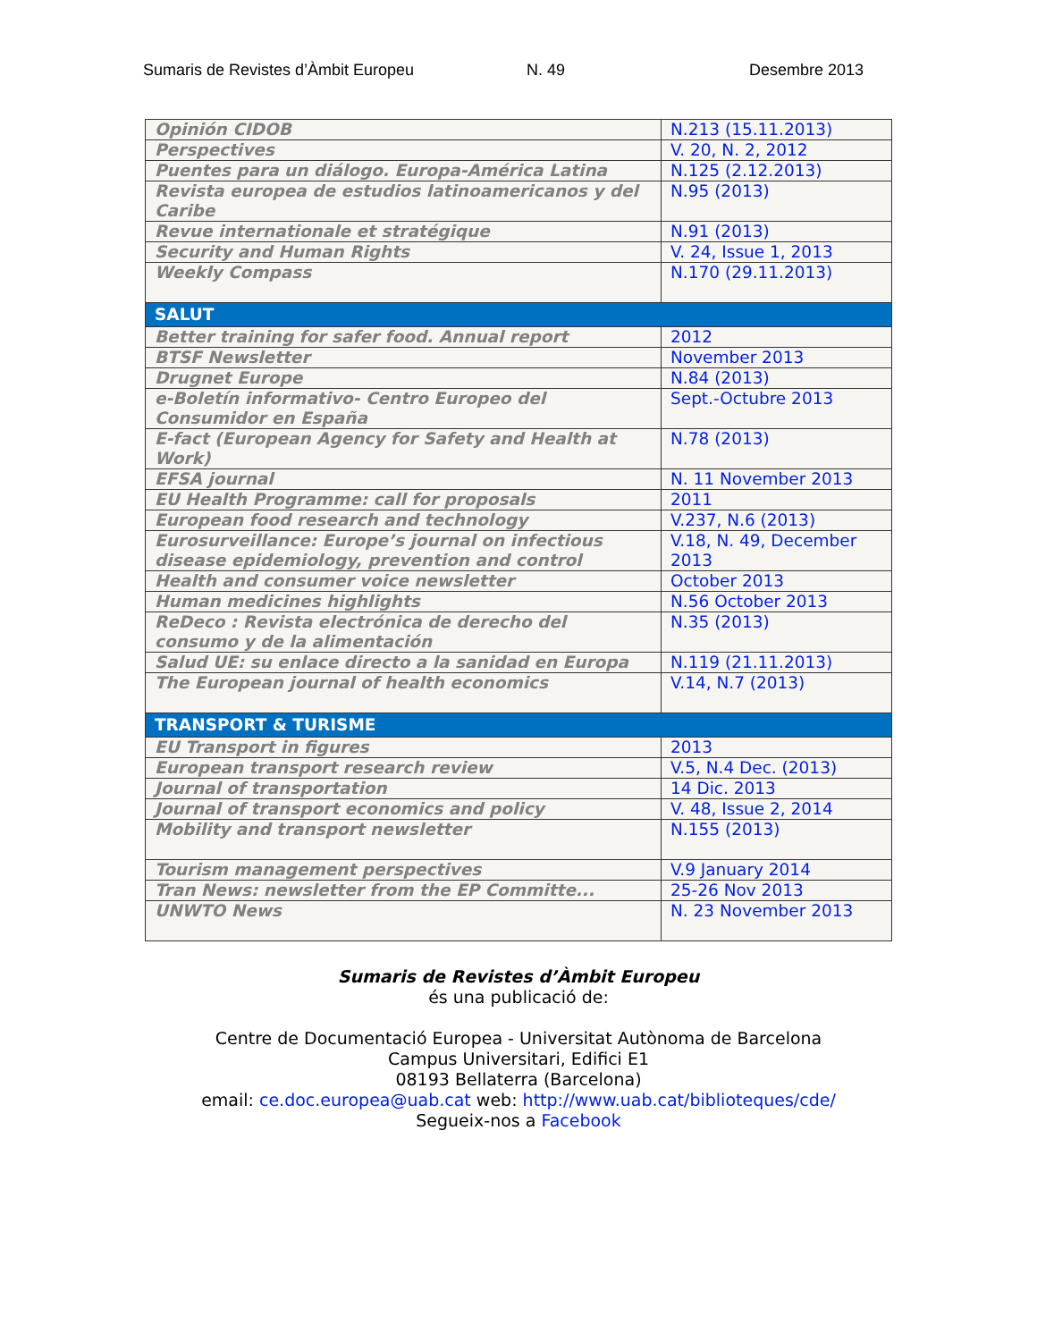Sumaris de Revistes d’Àmbit Europeu N. 49 Desembre 2013
| Opinión CIDOB | N.213 (15.11.2013) |
| Perspectives | V. 20, N. 2, 2012 |
| Puentes para un diálogo. Europa-América Latina | N.125 (2.12.2013) |
| Revista europea de estudios latinoamericanos y del Caribe | N.95 (2013) |
| Revue internationale et stratégique | N.91 (2013) |
| Security and Human Rights | V. 24, Issue 1, 2013 |
| Weekly Compass | N.170 (29.11.2013) |
| SALUT | |
| Better training for safer food. Annual report | 2012 |
| BTSF Newsletter | November 2013 |
| Drugnet Europe | N.84 (2013) |
| e-Boletín informativo- Centro Europeo del Consumidor en España | Sept.-Octubre 2013 |
| E-fact (European Agency for Safety and Health at Work) | N.78 (2013) |
| EFSA journal | N. 11 November 2013 |
| EU Health Programme: call for proposals | 2011 |
| European food research and technology | V.237, N.6 (2013) |
| Eurosurveillance: Europe’s journal on infectious disease epidemiology, prevention and control | V.18, N. 49, December 2013 |
| Health and consumer voice newsletter | October 2013 |
| Human medicines highlights | N.56 October 2013 |
| ReDeco : Revista electrónica de derecho del consumo y de la alimentación | N.35 (2013) |
| Salud UE: su enlace directo a la sanidad en Europa | N.119 (21.11.2013) |
| The European journal of health economics | V.14, N.7 (2013) |
| TRANSPORT & TURISME | |
| EU Transport in figures | 2013 |
| European transport research review | V.5, N.4 Dec. (2013) |
| Journal of transportation | 14 Dic. 2013 |
| Journal of transport economics and policy | V. 48, Issue 2, 2014 |
| Mobility and transport newsletter | N.155 (2013) |
| Tourism management perspectives | V.9 January 2014 |
| Tran News: newsletter from the EP Committe... | 25-26 Nov 2013 |
| UNWTO News | N. 23 November 2013 |
Sumaris de Revistes d’Àmbit Europeu
és una publicació de:
Centre de Documentació Europea - Universitat Autònoma de Barcelona
Campus Universitari, Edifici E1
08193 Bellaterra (Barcelona)
email: ce.doc.europea@uab.cat web: http://www.uab.cat/biblioteques/cde/
Segueix-nos a Facebook